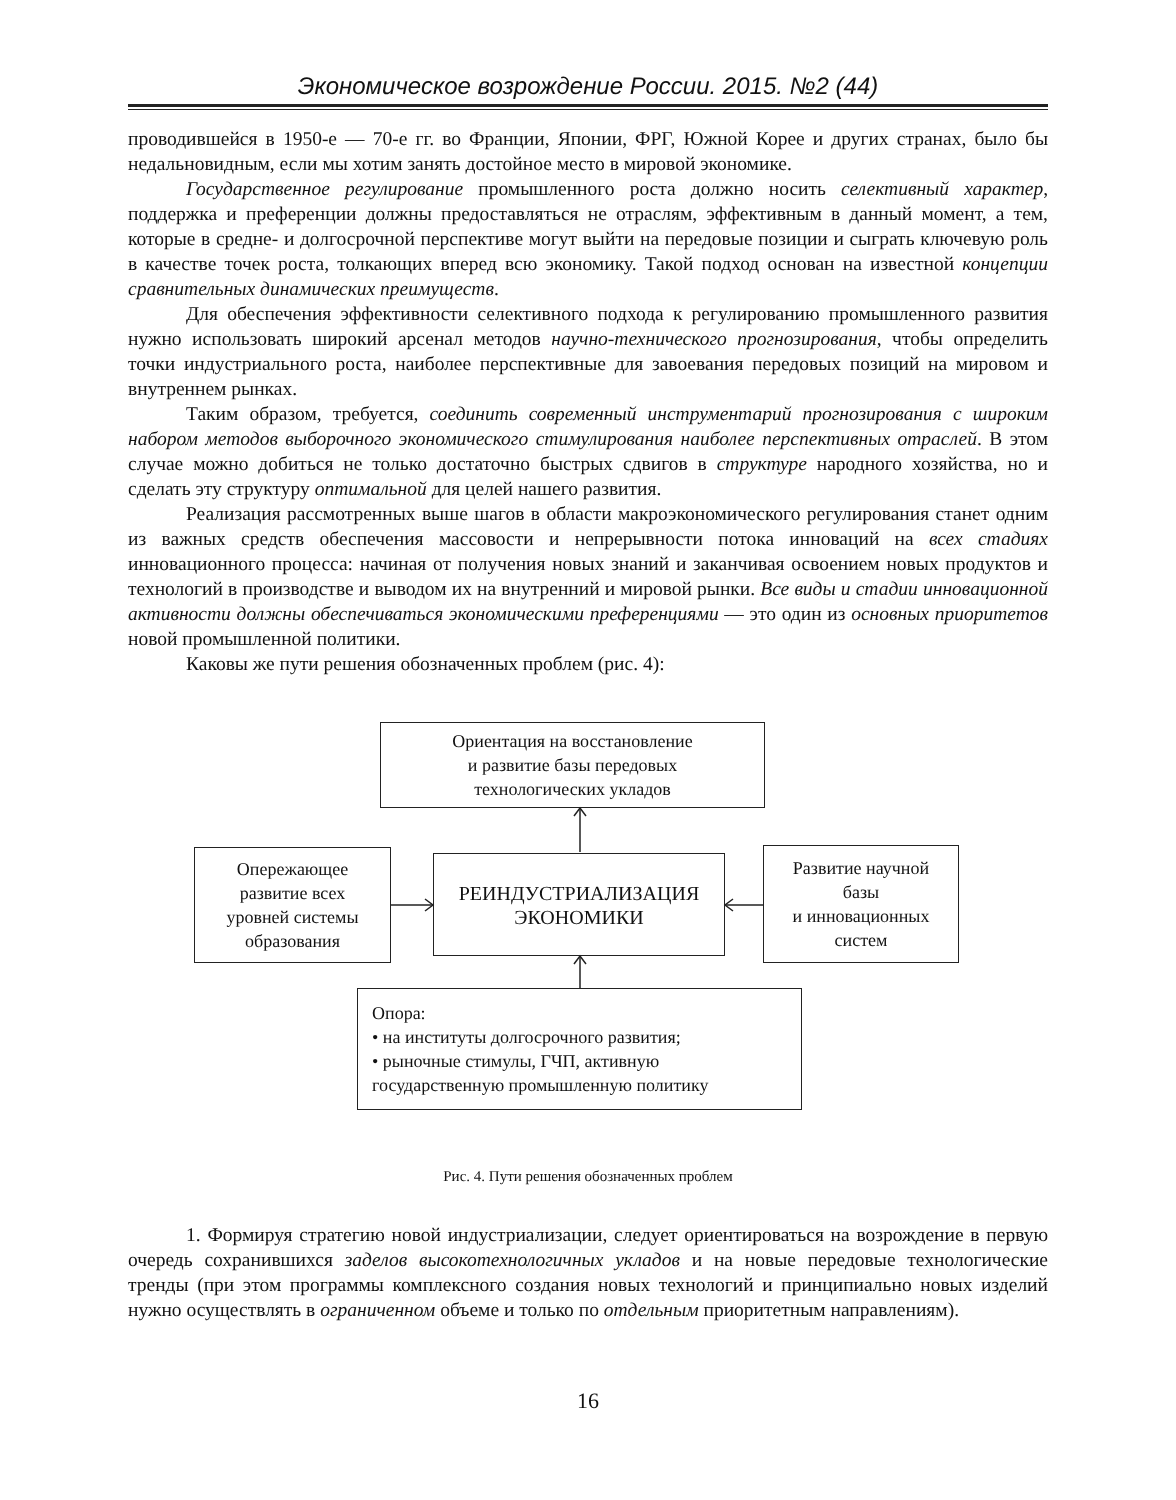Экономическое возрождение России. 2015. №2 (44)
проводившейся в 1950-е — 70-е гг. во Франции, Японии, ФРГ, Южной Корее и других странах, было бы недальновидным, если мы хотим занять достойное место в мировой экономике.
Государственное регулирование промышленного роста должно носить селективный характер, поддержка и преференции должны предоставляться не отраслям, эффективным в данный момент, а тем, которые в средне- и долгосрочной перспективе могут выйти на передовые позиции и сыграть ключевую роль в качестве точек роста, толкающих вперед всю экономику. Такой подход основан на известной концепции сравнительных динамических преимуществ.
Для обеспечения эффективности селективного подхода к регулированию промышленного развития нужно использовать широкий арсенал методов научно-технического прогнозирования, чтобы определить точки индустриального роста, наиболее перспективные для завоевания передовых позиций на мировом и внутреннем рынках.
Таким образом, требуется, соединить современный инструментарий прогнозирования с широким набором методов выборочного экономического стимулирования наиболее перспективных отраслей. В этом случае можно добиться не только достаточно быстрых сдвигов в структуре народного хозяйства, но и сделать эту структуру оптимальной для целей нашего развития.
Реализация рассмотренных выше шагов в области макроэкономического регулирования станет одним из важных средств обеспечения массовости и непрерывности потока инноваций на всех стадиях инновационного процесса: начиная от получения новых знаний и заканчивая освоением новых продуктов и технологий в производстве и выводом их на внутренний и мировой рынки. Все виды и стадии инновационной активности должны обеспечиваться экономическими преференциями — это один из основных приоритетов новой промышленной политики.
Каковы же пути решения обозначенных проблем (рис. 4):
Ориентация на восстановление
и развитие базы передовых
технологических укладов
Опережающее
развитие всех
уровней системы
образования
РЕИНДУСТРИАЛИЗАЦИЯ
ЭКОНОМИКИ
Развитие научной
базы
и инновационных
систем
Опора:
• на институты долгосрочного развития;
• рыночные стимулы, ГЧП, активную
государственную промышленную политику
Рис. 4. Пути решения обозначенных проблем
1. Формируя стратегию новой индустриализации, следует ориентироваться на возрождение в первую очередь сохранившихся заделов высокотехнологичных укладов и на новые передовые технологические тренды (при этом программы комплексного создания новых технологий и принципиально новых изделий нужно осуществлять в ограниченном объеме и только по отдельным приоритетным направлениям).
16